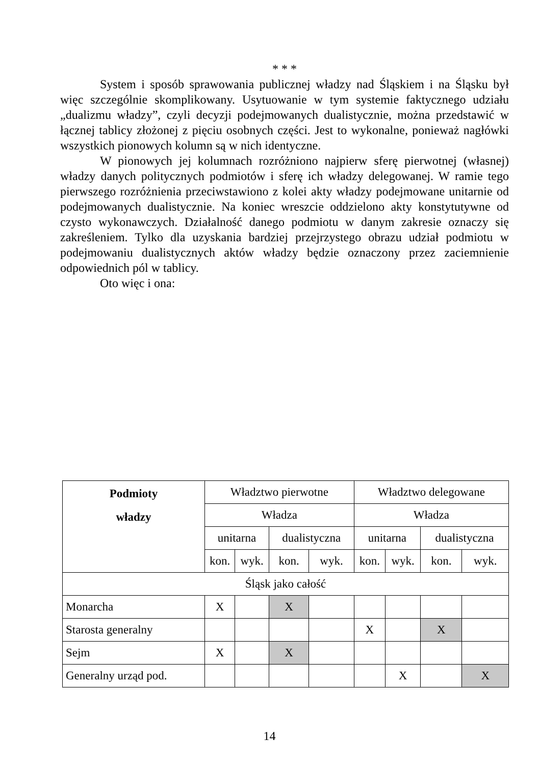* * *
System i sposób sprawowania publicznej władzy nad Śląskiem i na Śląsku był więc szczególnie skomplikowany. Usytuowanie w tym systemie faktycznego udziału „dualizmu władzy”, czyli decyzji podejmowanych dualistycznie, można przedstawić w łącznej tablicy złożonej z pięciu osobnych części. Jest to wykonalne, ponieważ nagłówki wszystkich pionowych kolumn są w nich identyczne.
W pionowych jej kolumnach rozróżniono najpierw sferę pierwotnej (własnej) władzy danych politycznych podmiotów i sferę ich władzy delegowanej. W ramie tego pierwszego rozróżnienia przeciwstawiono z kolei akty władzy podejmowane unitarnie od podejmowanych dualistycznie. Na koniec wreszcie oddzielono akty konstytutywne od czysto wykonawczych. Działalność danego podmiotu w danym zakresie oznaczy się zakreśleniem. Tylko dla uzyskania bardziej przejrzystego obrazu udział podmiotu w podejmowaniu dualistycznych aktów władzy będzie oznaczony przez zaciemnienie odpowiednich pól w tablicy.
Oto więc i ona:
| Podmioty władzy | Władztwo pierwotne | | | | Władztwo delegowane | | | |
| --- | --- | --- | --- | --- | --- | --- | --- | --- |
| | Władza | | | | Władza | | | |
| | unitarna | | dualistyczna | | unitarna | | dualistyczna | |
| | kon. | wyk. | kon. | wyk. | kon. | wyk. | kon. | wyk. |
| Śląsk jako całość | | | | | | | | |
| Monarcha | X | | X | | | | | |
| Starosta generalny | | | | | X | | X | |
| Sejm | X | | X | | | | | |
| Generalny urząd pod. | | | | | | X | | X |
14